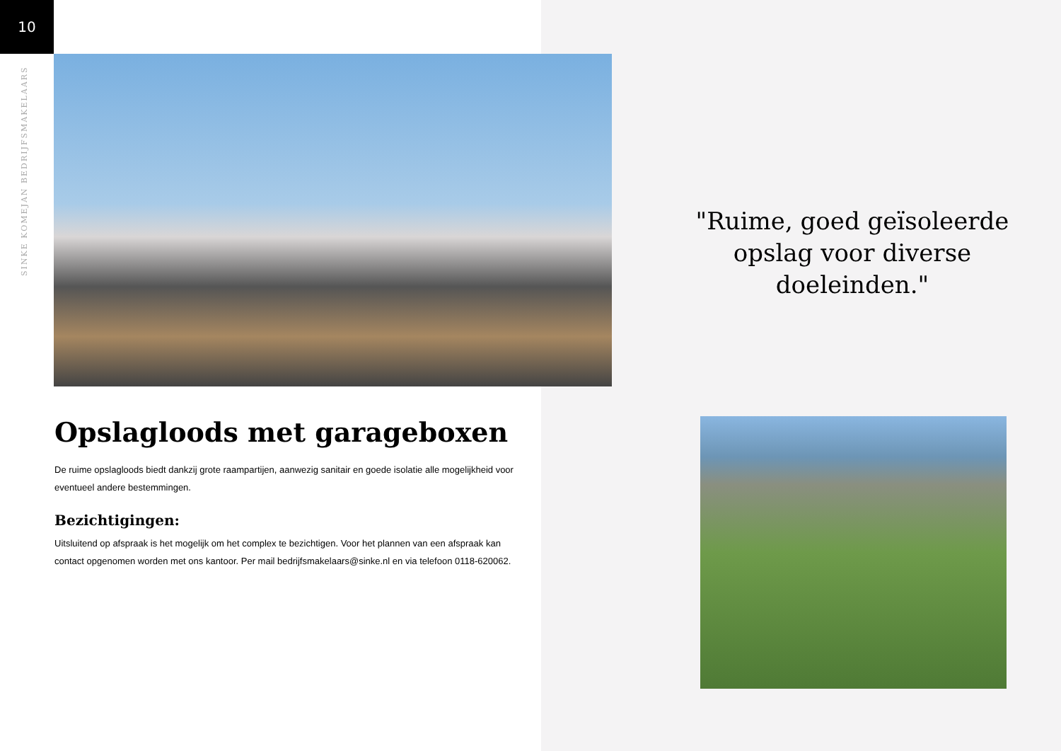10
SINKE KOMEJAN BEDRIJFSMAKELAARS
"Ruime, goed geïsoleerde opslag voor diverse doeleinden."
Opslagloods met garageboxen
De ruime opslagloods biedt dankzij grote raampartijen, aanwezig sanitair en goede isolatie alle mogelijkheid voor eventueel andere bestemmingen.
Bezichtigingen:
Uitsluitend op afspraak is het mogelijk om het complex te bezichtigen. Voor het plannen van een afspraak kan contact opgenomen worden met ons kantoor. Per mail bedrijfsmakelaars@sinke.nl en via telefoon 0118-620062.